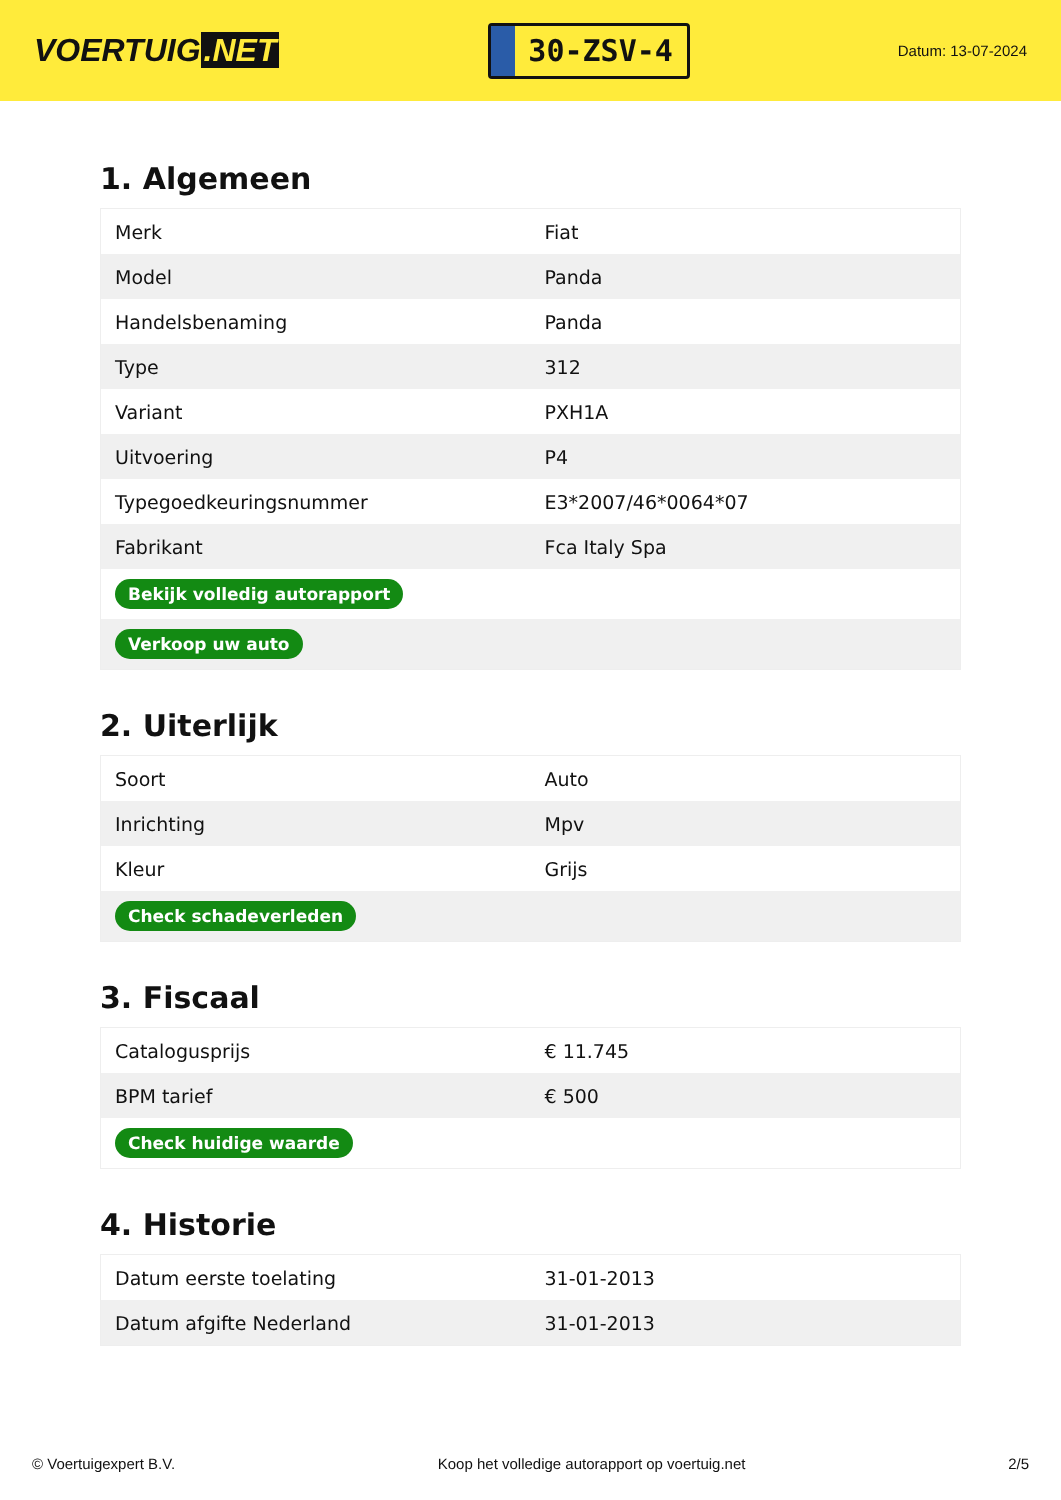VOERTUIG.NET
30-ZSV-4
Datum: 13-07-2024
1. Algemeen
| Merk | Fiat |
| Model | Panda |
| Handelsbenaming | Panda |
| Type | 312 |
| Variant | PXH1A |
| Uitvoering | P4 |
| Typegoedkeuringsnummer | E3*2007/46*0064*07 |
| Fabrikant | Fca Italy Spa |
| Bekijk volledig autorapport | |
| Verkoop uw auto | |
2. Uiterlijk
| Soort | Auto |
| Inrichting | Mpv |
| Kleur | Grijs |
| Check schadeverleden | |
3. Fiscaal
| Catalogusprijs | € 11.745 |
| BPM tarief | € 500 |
| Check huidige waarde | |
4. Historie
| Datum eerste toelating | 31-01-2013 |
| Datum afgifte Nederland | 31-01-2013 |
© Voertuigexpert B.V. Koop het volledige autorapport op voertuig.net 2/5